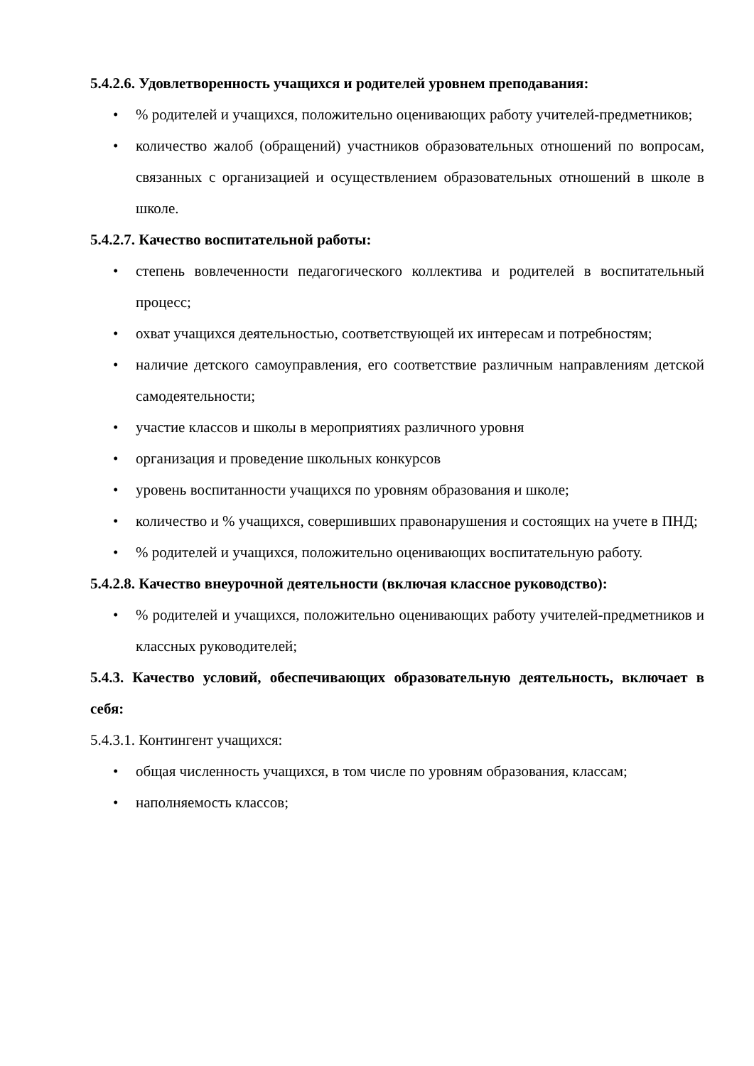5.4.2.6. Удовлетворенность учащихся и родителей уровнем преподавания:
•% родителей и учащихся, положительно оценивающих работу учителей-предметников;
• количество жалоб (обращений) участников образовательных отношений по вопросам, связанных с организацией и осуществлением образовательных отношений в школе в школе.
5.4.2.7. Качество воспитательной работы:
• степень вовлеченности педагогического коллектива и родителей в воспитательный процесс;
• охват учащихся деятельностью, соответствующей их интересам и потребностям;
• наличие детского самоуправления, его соответствие различным направлениям детской самодеятельности;
• участие классов и школы в мероприятиях различного уровня
• организация и проведение школьных конкурсов
• уровень воспитанности учащихся по уровням образования и школе;
• количество и % учащихся, совершивших правонарушения и состоящих на учете в ПНД;
•% родителей и учащихся, положительно оценивающих воспитательную работу.
5.4.2.8. Качество внеурочной деятельности (включая классное руководство):
•% родителей и учащихся, положительно оценивающих работу учителей-предметников и классных руководителей;
5.4.3. Качество условий, обеспечивающих образовательную деятельность, включает в себя:
5.4.3.1. Контингент учащихся:
• общая численность учащихся, в том числе по уровням образования, классам;
• наполняемость классов;